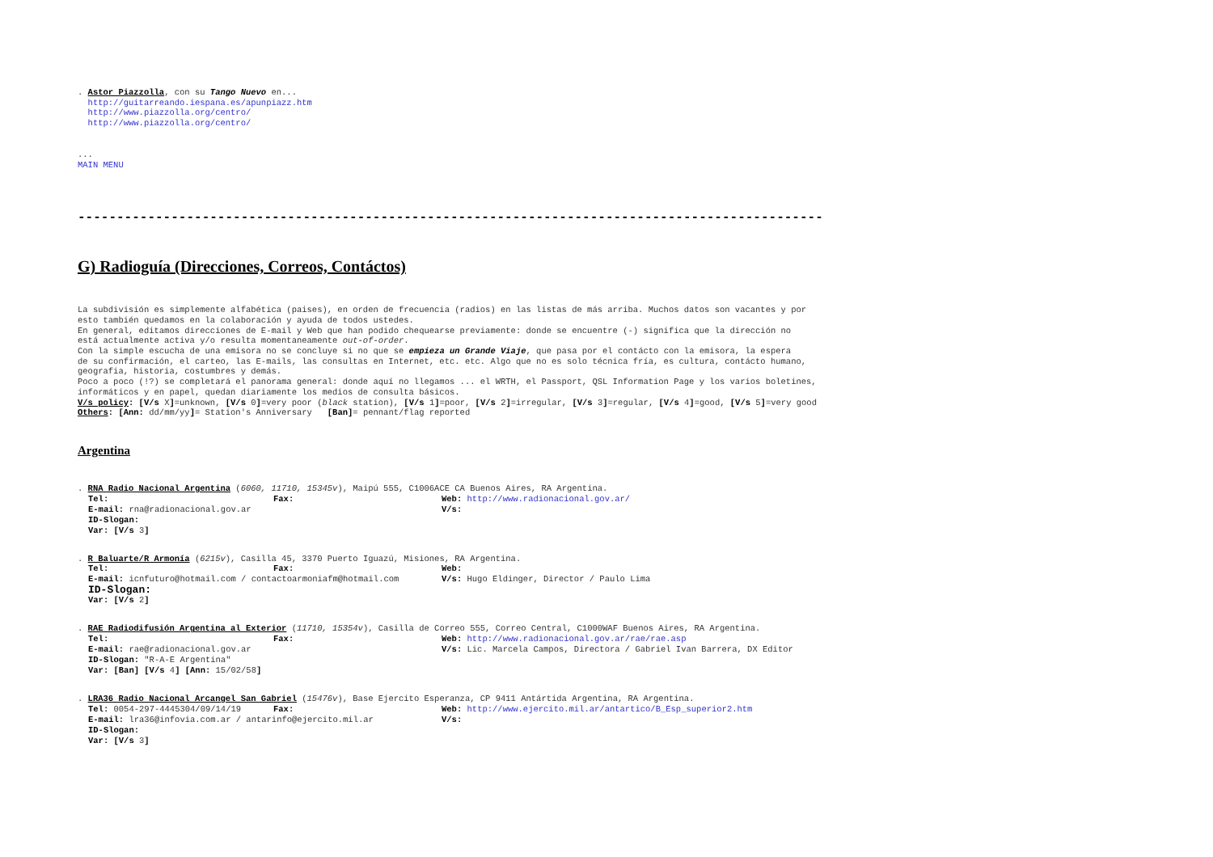. Astor Piazzolla, con su Tango Nuevo en...
http://guitarreando.iespana.es/apunpiazz.htm
http://www.piazzolla.org/centro/
http://www.piazzolla.org/centro/
...
MAIN MENU
------------------------------------------------------------------------------------------------
G) Radioguía (Direcciones, Correos, Contáctos)
La subdivisión es simplemente alfabética (paises), en orden de frecuencia (radios) en las listas de más arriba. Muchos datos son vacantes y por
esto también quedamos en la colaboración y ayuda de todos ustedes.
En general, editamos direcciones de E-mail y Web que han podido chequearse previamente: donde se encuentre (-) significa que la dirección no
está actualmente activa y/o resulta momentaneamente out-of-order.
Con la simple escucha de una emisora no se concluye si no que se empieza un Grande Viaje, que pasa por el contácto con la emisora, la espera
de su confirmación, el carteo, las E-mails, las consultas en Internet, etc. etc. Algo que no es solo técnica fría, es cultura, contácto humano,
geografia, historia, costumbres y demás.
Poco a poco (!?) se completará el panorama general: donde aquí no llegamos ... el WRTH, el Passport, QSL Information Page y los varios boletines,
informáticos y en papel, quedan diariamente los medios de consulta básicos.
V/s policy: [V/s X]=unknown, [V/s 0]=very poor (black station), [V/s 1]=poor, [V/s 2]=irregular, [V/s 3]=regular, [V/s 4]=good, [V/s 5]=very good
Others: [Ann: dd/mm/yy]= Station's Anniversary [Ban]= pennant/flag reported
Argentina
. RNA Radio Nacional Argentina (6060, 11710, 15345v), Maipú 555, C1006ACE CA Buenos Aires, RA Argentina.
Tel: Fax: Web: http://www.radionacional.gov.ar/
E-mail: rna@radionacional.gov.ar V/s:
ID-Slogan:
Var: [V/s 3]
. R Baluarte/R Armonía (6215v), Casilla 45, 3370 Puerto Iguazú, Misiones, RA Argentina.
Tel: Fax: Web:
E-mail: icnfuturo@hotmail.com / contactoarmoniafm@hotmail.com V/s: Hugo Eldinger, Director / Paulo Lima
ID-Slogan:
Var: [V/s 2]
. RAE Radiodifusión Argentina al Exterior (11710, 15354v), Casilla de Correo 555, Correo Central, C1000WAF Buenos Aires, RA Argentina.
Tel: Fax: Web: http://www.radionacional.gov.ar/rae/rae.asp
E-mail: rae@radionacional.gov.ar V/s: Lic. Marcela Campos, Directora / Gabriel Ivan Barrera, DX Editor
ID-Slogan: "R-A-E Argentina"
Var: [Ban] [V/s 4] [Ann: 15/02/58]
. LRA36 Radio Nacional Arcangel San Gabriel (15476v), Base Ejercito Esperanza, CP 9411 Antártida Argentina, RA Argentina.
Tel: 0054-297-4445304/09/14/19 Fax: Web: http://www.ejercito.mil.ar/antartico/B_Esp_superior2.htm
E-mail: lra36@infovia.com.ar / antarinfo@ejercito.mil.ar V/s:
ID-Slogan:
Var: [V/s 3]